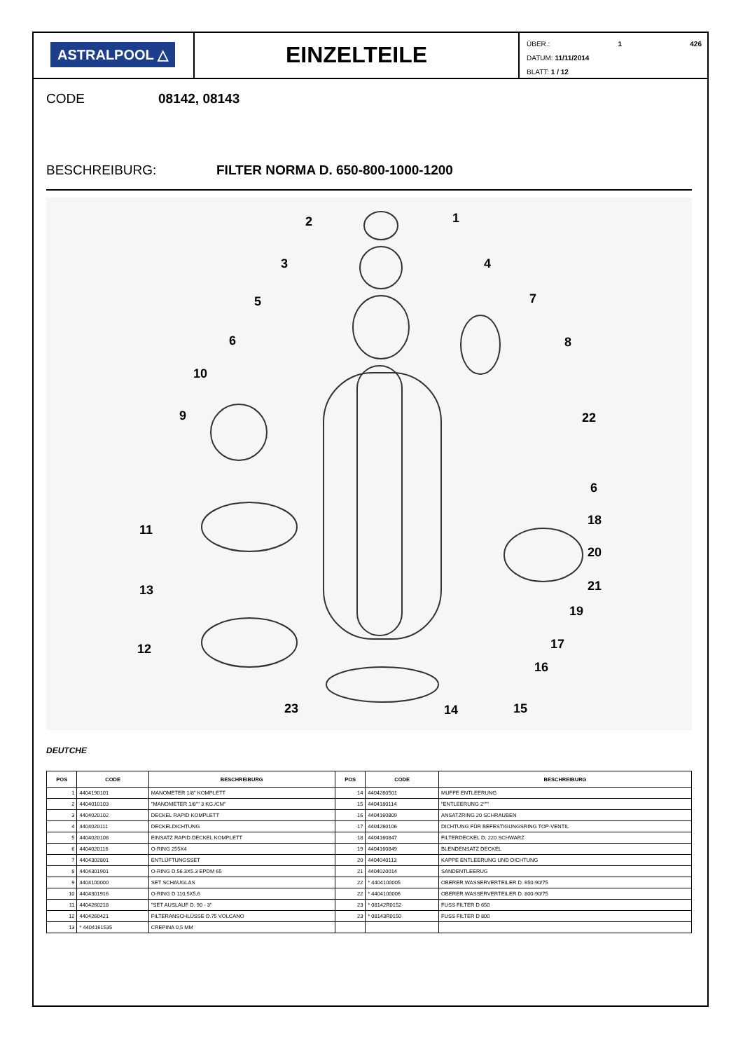ASTRALPOOL △
EINZELTEILE
ÜBER.: 1 426
DATUM: 11/11/2014
BLATT: 1 / 12
CODE 08142, 08143
BESCHREIBURG: FILTER NORMA D. 650-800-1000-1200
2
1
3
4
5
7
6
8
10
9
22
6
11
18
20
13
21
19
12
17
16
23
14
15
DEUTCHE
| POS | CODE | BESCHREIBURG | POS | CODE | BESCHREIBURG |
| --- | --- | --- | --- | --- | --- |
| 1 | 4404190101 | MANOMETER 1/8" KOMPLETT | 14 | 4404260501 | MUFFE ENTLEERUNG |
| 2 | 4404010103 | "MANOMETER 1/8"" 3 KG./CM" | 15 | 4404180114 | "ENTLEERUNG 2""" |
| 3 | 4404020102 | DECKEL RAPID KOMPLETT | 16 | 4404160809 | ANSATZRING 20 SCHRAUBEN |
| 4 | 4404020111 | DECKELDICHTUNG | 17 | 4404260106 | DICHTUNG FÜR BEFESTIGUNGSRING TOP-VENTIL |
| 5 | 4404020108 | EINSATZ RAPID DECKEL KOMPLETT | 18 | 4404160847 | FILTERDECKEL D. 220 SCHWARZ |
| 6 | 4404020116 | O-RING 255X4 | 19 | 4404160849 | BLENDENSATZ DECKEL |
| 7 | 4404302801 | ENTLÜFTUNGSSET | 20 | 4404040113 | KAPPE ENTLEERUNG UND DICHTUNG |
| 8 | 4404301901 | O-RING D.56.3X5.3 EPDM 65 | 21 | 4404020014 | SANDENTLEERUG |
| 9 | 4404100000 | SET SCHAUGLAS | 22 | * 4404100005 | OBERER WASSERVERTEILER D. 650-90/75 |
| 10 | 4404301916 | O-RING D 110,5X5,6 | 22 | * 4404100006 | OBERER WASSERVERTEILER D. 800-90/75 |
| 11 | 4404260218 | "SET AUSLAUF D. 90 - 3" | 23 | * 08142R0152 | FUSS FILTER D 650 |
| 12 | 4404260421 | FILTERANSCHLÜSSE D.75 VOLCANO | 23 | * 08143R0150 | FUSS FILTER D 800 |
| 13 | * 4404161535 | CREPINA 0,5 MM | | | |